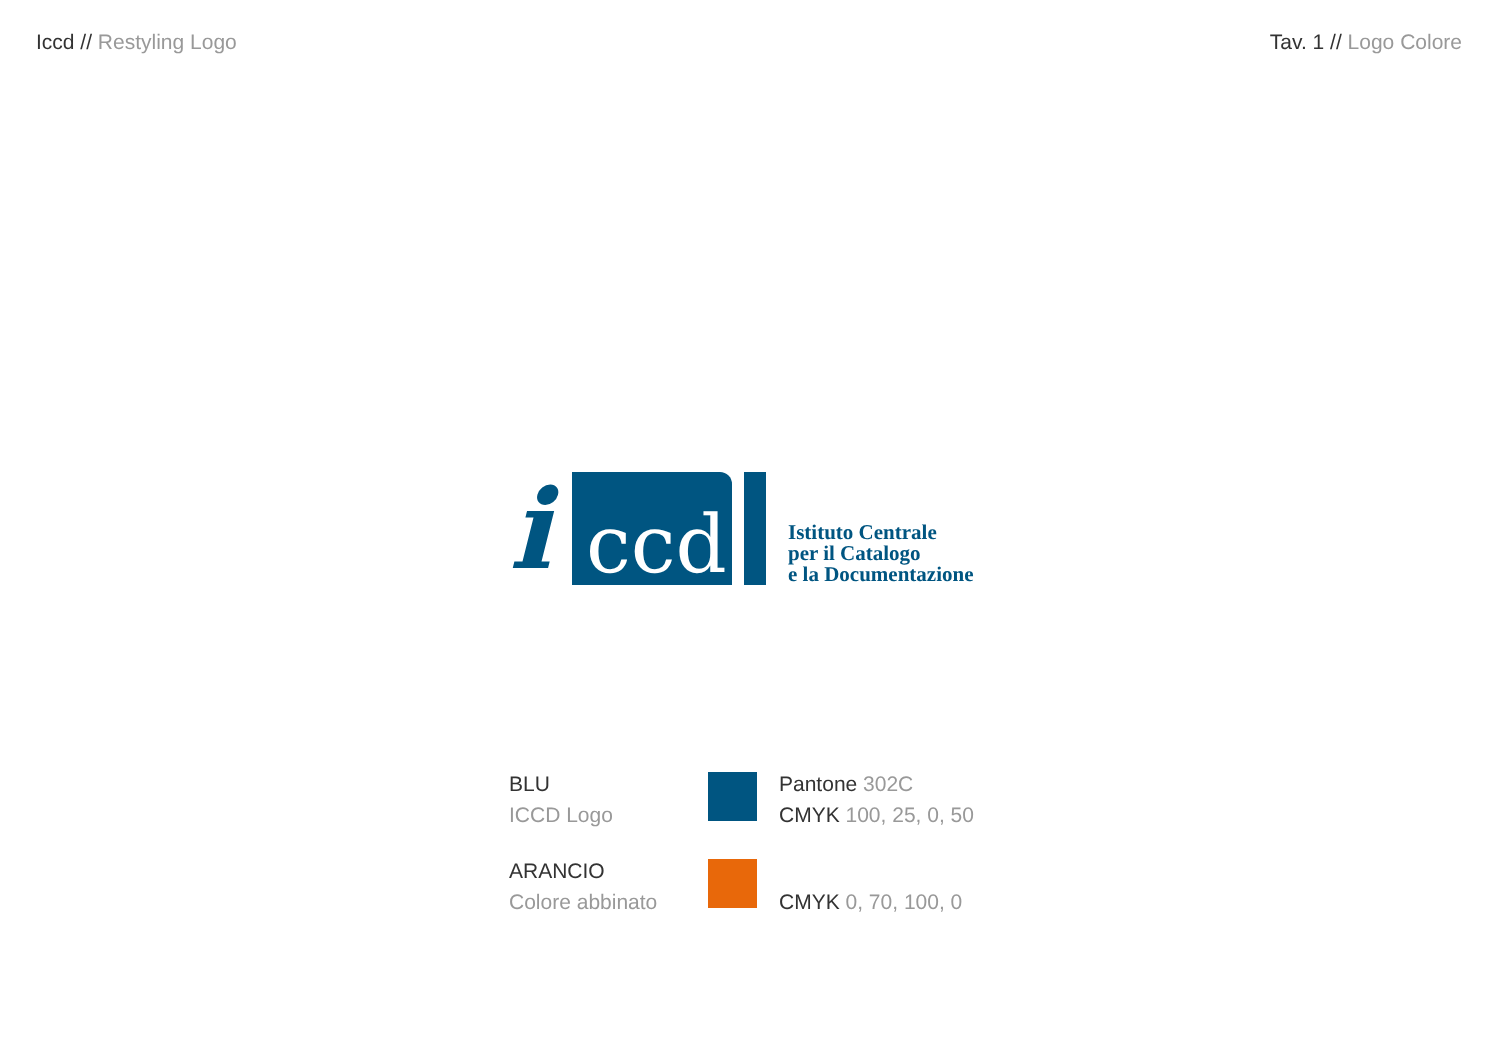Iccd // Restyling Logo Tav. 1 // Logo Colore
i
ccd
Istituto Centrale
per il Catalogo
e la Documentazione
BLU
ICCD Logo
Pantone 302C
CMYK 100, 25, 0, 50
ARANCIO
Colore abbinato
CMYK 0, 70, 100, 0